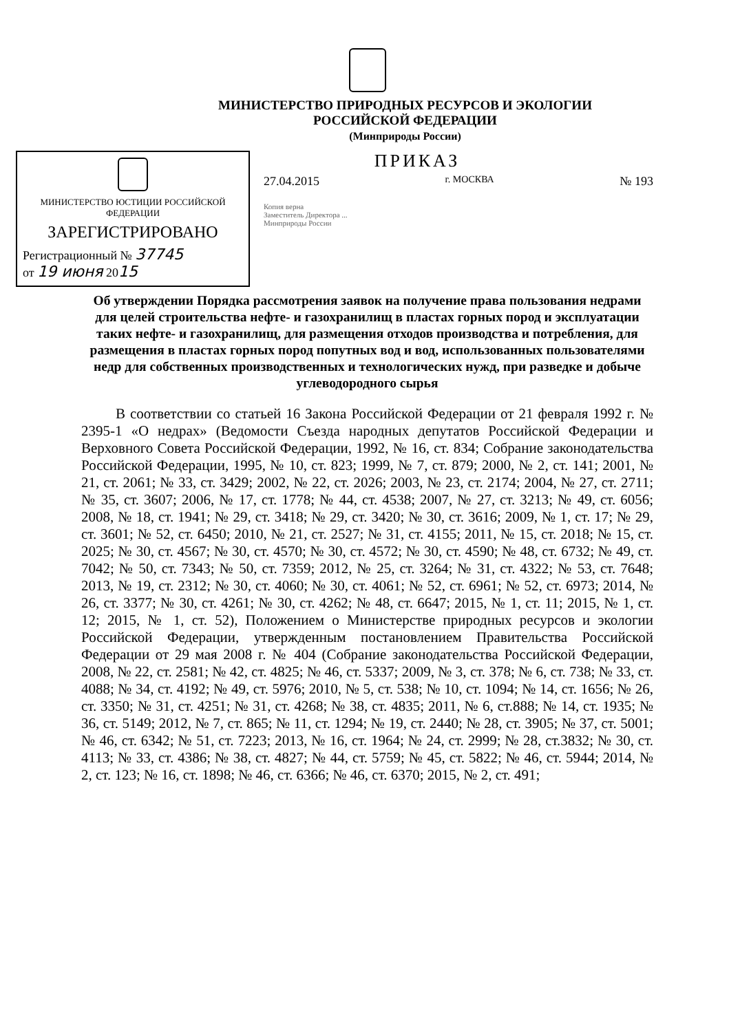МИНИСТЕРСТВО ПРИРОДНЫХ РЕСУРСОВ И ЭКОЛОГИИ
РОССИЙСКОЙ ФЕДЕРАЦИИ
(Минприроды России)
МИНИСТЕРСТВО ЮСТИЦИИ РОССИЙСКОЙ ФЕДЕРАЦИИ
ЗАРЕГИСТРИРОВАНО
Регистрационный № 37745
от 19 июня 2015
ПРИКАЗ
27.04.2015 г. МОСКВА № 193
Копия верна
Заместитель Директора ...
Минприроды России
Об утверждении Порядка рассмотрения заявок на получение права пользования недрами для целей строительства нефте- и газохранилищ в пластах горных пород и эксплуатации таких нефте- и газохранилищ, для размещения отходов производства и потребления, для размещения в пластах горных пород попутных вод и вод, использованных пользователями недр для собственных производственных и технологических нужд, при разведке и добыче углеводородного сырья
В соответствии со статьей 16 Закона Российской Федерации от 21 февраля 1992 г. № 2395-1 «О недрах» (Ведомости Съезда народных депутатов Российской Федерации и Верховного Совета Российской Федерации, 1992, № 16, ст. 834; Собрание законодательства Российской Федерации, 1995, № 10, ст. 823; 1999, № 7, ст. 879; 2000, № 2, ст. 141; 2001, № 21, ст. 2061; № 33, ст. 3429; 2002, № 22, ст. 2026; 2003, № 23, ст. 2174; 2004, № 27, ст. 2711; № 35, ст. 3607; 2006, № 17, ст. 1778; № 44, ст. 4538; 2007, № 27, ст. 3213; № 49, ст. 6056; 2008, № 18, ст. 1941; № 29, ст. 3418; № 29, ст. 3420; № 30, ст. 3616; 2009, № 1, ст. 17; № 29, ст. 3601; № 52, ст. 6450; 2010, № 21, ст. 2527; № 31, ст. 4155; 2011, № 15, ст. 2018; № 15, ст. 2025; № 30, ст. 4567; № 30, ст. 4570; № 30, ст. 4572; № 30, ст. 4590; № 48, ст. 6732; № 49, ст. 7042; № 50, ст. 7343; № 50, ст. 7359; 2012, № 25, ст. 3264; № 31, ст. 4322; № 53, ст. 7648; 2013, № 19, ст. 2312; № 30, ст. 4060; № 30, ст. 4061; № 52, ст. 6961; № 52, ст. 6973; 2014, № 26, ст. 3377; № 30, ст. 4261; № 30, ст. 4262; № 48, ст. 6647; 2015, № 1, ст. 11; 2015, № 1, ст. 12; 2015, № 1, ст. 52), Положением о Министерстве природных ресурсов и экологии Российской Федерации, утвержденным постановлением Правительства Российской Федерации от 29 мая 2008 г. № 404 (Собрание законодательства Российской Федерации, 2008, № 22, ст. 2581; № 42, ст. 4825; № 46, ст. 5337; 2009, № 3, ст. 378; № 6, ст. 738; № 33, ст. 4088; № 34, ст. 4192; № 49, ст. 5976; 2010, № 5, ст. 538; № 10, ст. 1094; № 14, ст. 1656; № 26, ст. 3350; № 31, ст. 4251; № 31, ст. 4268; № 38, ст. 4835; 2011, № 6, ст.888; № 14, ст. 1935; № 36, ст. 5149; 2012, № 7, ст. 865; № 11, ст. 1294; № 19, ст. 2440; № 28, ст. 3905; № 37, ст. 5001; № 46, ст. 6342; № 51, ст. 7223; 2013, № 16, ст. 1964; № 24, ст. 2999; № 28, ст.3832; № 30, ст. 4113; № 33, ст. 4386; № 38, ст. 4827; № 44, ст. 5759; № 45, ст. 5822; № 46, ст. 5944; 2014, № 2, ст. 123; № 16, ст. 1898; № 46, ст. 6366; № 46, ст. 6370; 2015, № 2, ст. 491;